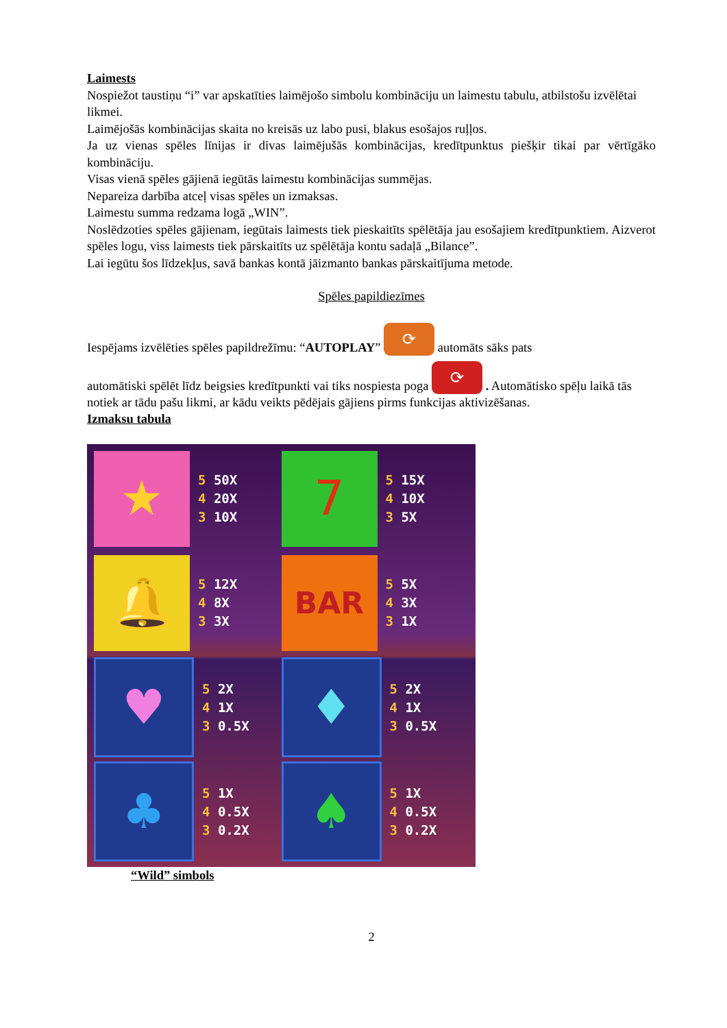Laimests
Nospiežot taustiņu “i” var apskatīties laimējošo simbolu kombināciju un laimestu tabulu, atbilstošu izvēlētai likmei.
Laimējošās kombinācijas skaita no kreisās uz labo pusi, blakus esošajos ruļļos.
Ja uz vienas spēles līnijas ir divas laimējušās kombinācijas, kredītpunktus piešķir tikai par vērtīgāko kombināciju.
Visas vienā spēles gājienā iegūtās laimestu kombinācijas summējas.
Nepareiza darbība atceļ visas spēles un izmaksas.
Laimestu summa redzama logā „WIN”.
Noslēdzoties spēles gājienam, iegūtais laimests tiek pieskaitīts spēlētāja jau esošajiem kredītpunktiem. Aizverot spēles logu, viss laimests tiek pārskaitīts uz spēlētāja kontu sadaļā „Bilance”.
Lai iegūtu šos līdzekļus, savā bankas kontā jāizmanto bankas pārskaitījuma metode.
Spēles papildiezīmes
Iespējams izvēlēties spēles papildrežīmu: “AUTOPLAY” ⟳ automāts sāks pats
automātiski spēlēt līdz beigsies kredītpunkti vai tiks nospiesta poga ⟳ . Automātisko spēļu laikā tās notiek ar tādu pašu likmi, ar kādu veikts pēdējais gājiens pirms funkcijas aktivizēšanas.
Izmaksu tabula
★
5 50X
4 20X
3 10X
7
5 15X
4 10X
3 5X
🔔
5 12X
4 8X
3 3X
BAR
5 5X
4 3X
3 1X
♥
5 2X
4 1X
3 0.5X
♦
5 2X
4 1X
3 0.5X
♣
5 1X
4 0.5X
3 0.2X
♠
5 1X
4 0.5X
3 0.2X
“Wild” simbols
2